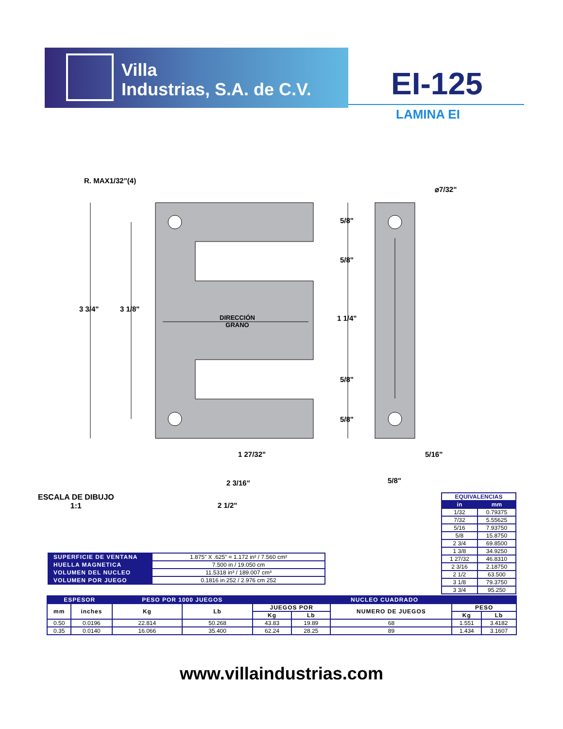Villa
Industrias, S.A. de C.V.
EI-125
LAMINA EI
R. MAX1/32"(4)
⌀7/32"
5/8"
5/8"
3 3/4" 3 1/8"
DIRECCIÓN
GRANO
1 1/4"
5/8"
5/8"
1 27/32" 5/16"
2 3/16" 5/8"
2 1/2"
ESCALA DE DIBUJO
1:1
| EQUIVALENCIAS | |
| --- | --- |
| in | mm |
| 1/32 | 0.79375 |
| 7/32 | 5.55625 |
| 5/16 | 7.93750 |
| 5/8 | 15.8750 |
| 2 3/4 | 69.8500 |
| 1 3/8 | 34.9250 |
| 1 27/32 | 46.8310 |
| 2 3/16 | 2.18750 |
| 2 1/2 | 63.500 |
| 3 1/8 | 79.3750 |
| 3 3/4 | 95.250 |
| SUPERFICIE DE VENTANA | 1.875” X .625” = 1.172 in² / 7.560 cm² |
| HUELLA MAGNETICA | 7.500 in / 19.050 cm |
| VOLUMEN DEL NUCLEO | 11.5318 in³ / 189.007 cm³ |
| VOLUMEN POR JUEGO | 0.1816 in 252 / 2.976 cm 252 |
| ESPESOR | | PESO POR 1000 JUEGOS | | NUCLEO CUADRADO | | | | |
| --- | --- | --- | --- | --- | --- | --- | --- | --- |
| mm | inches | Kg | Lb | JUEGOS POR | | NUMERO DE JUEGOS | PESO | |
| | | | | Kg | Lb | | Kg | Lb |
| 0.50 | 0.0196 | 22.814 | 50.268 | 43.83 | 19.89 | 68 | 1.551 | 3.4182 |
| 0.35 | 0.0140 | 16.066 | 35.400 | 62.24 | 28.25 | 89 | 1.434 | 3.1607 |
www.villaindustrias.com